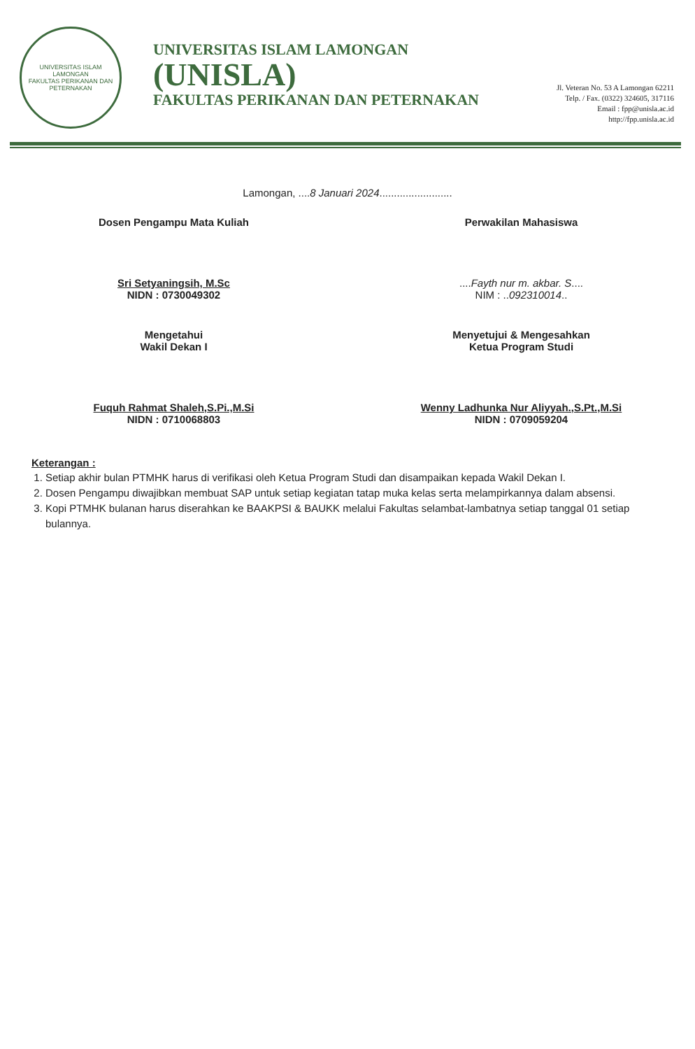UNIVERSITAS ISLAM LAMONGAN
FAKULTAS PERIKANAN DAN PETERNAKAN
UNIVERSITAS ISLAM LAMONGAN
(UNISLA)
FAKULTAS PERIKANAN DAN PETERNAKAN
Jl. Veteran No. 53 A Lamongan 62211
Telp. / Fax. (0322) 324605, 317116
Email : fpp@unisla.ac.id
http://fpp.unisla.ac.id
Lamongan, ....8 Januari 2024.........................
Dosen Pengampu Mata Kuliah
Sri Setyaningsih, M.Sc
NIDN : 0730049302
Mengetahui
Wakil Dekan I
Fuquh Rahmat Shaleh,S.Pi.,M.Si
NIDN : 0710068803
Perwakilan Mahasiswa
....Fayth nur m. akbar. S....
NIM : ..092310014..
Menyetujui & Mengesahkan
Ketua Program Studi
Wenny Ladhunka Nur Aliyyah.,S.Pt.,M.Si
NIDN : 0709059204
Keterangan :
1. Setiap akhir bulan PTMHK harus di verifikasi oleh Ketua Program Studi dan disampaikan kepada Wakil Dekan I.
2. Dosen Pengampu diwajibkan membuat SAP untuk setiap kegiatan tatap muka kelas serta melampirkannya dalam absensi.
3. Kopi PTMHK bulanan harus diserahkan ke BAAKPSI & BAUKK melalui Fakultas selambat-lambatnya setiap tanggal 01 setiap bulannya.